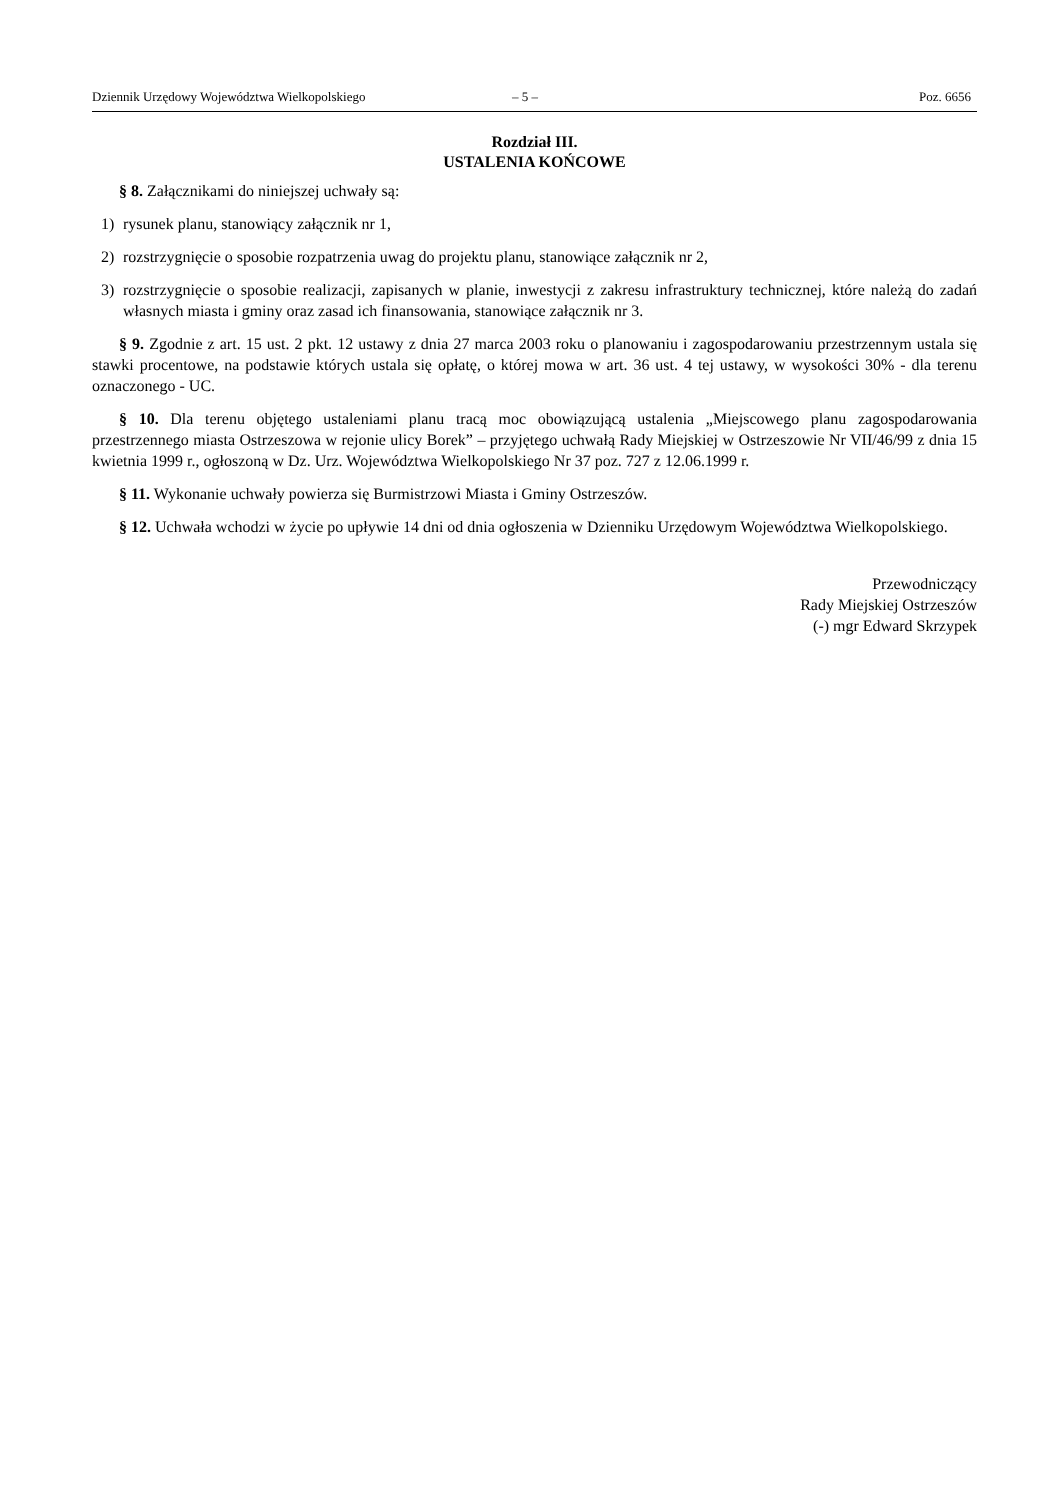Dziennik Urzędowy Województwa Wielkopolskiego – 5 – Poz. 6656
Rozdział III.
USTALENIA KOŃCOWE
§ 8. Załącznikami do niniejszej uchwały są:
1) rysunek planu, stanowiący załącznik nr 1,
2) rozstrzygnięcie o sposobie rozpatrzenia uwag do projektu planu, stanowiące załącznik nr 2,
3) rozstrzygnięcie o sposobie realizacji, zapisanych w planie, inwestycji z zakresu infrastruktury technicznej, które należą do zadań własnych miasta i gminy oraz zasad ich finansowania, stanowiące załącznik nr 3.
§ 9. Zgodnie z art. 15 ust. 2 pkt. 12 ustawy z dnia 27 marca 2003 roku o planowaniu i zagospodarowaniu przestrzennym ustala się stawki procentowe, na podstawie których ustala się opłatę, o której mowa w art. 36 ust. 4 tej ustawy, w wysokości 30% - dla terenu oznaczonego - UC.
§ 10. Dla terenu objętego ustaleniami planu tracą moc obowiązującą ustalenia „Miejscowego planu zagospodarowania przestrzennego miasta Ostrzeszowa w rejonie ulicy Borek” – przyjętego uchwałą Rady Miejskiej w Ostrzeszowie Nr VII/46/99 z dnia 15 kwietnia 1999 r., ogłoszoną w Dz. Urz. Województwa Wielkopolskiego Nr 37 poz. 727 z 12.06.1999 r.
§ 11. Wykonanie uchwały powierza się Burmistrzowi Miasta i Gminy Ostrzeszów.
§ 12. Uchwała wchodzi w życie po upływie 14 dni od dnia ogłoszenia w Dzienniku Urzędowym Województwa Wielkopolskiego.
Przewodniczący
Rady Miejskiej Ostrzeszów
(-) mgr Edward Skrzypek